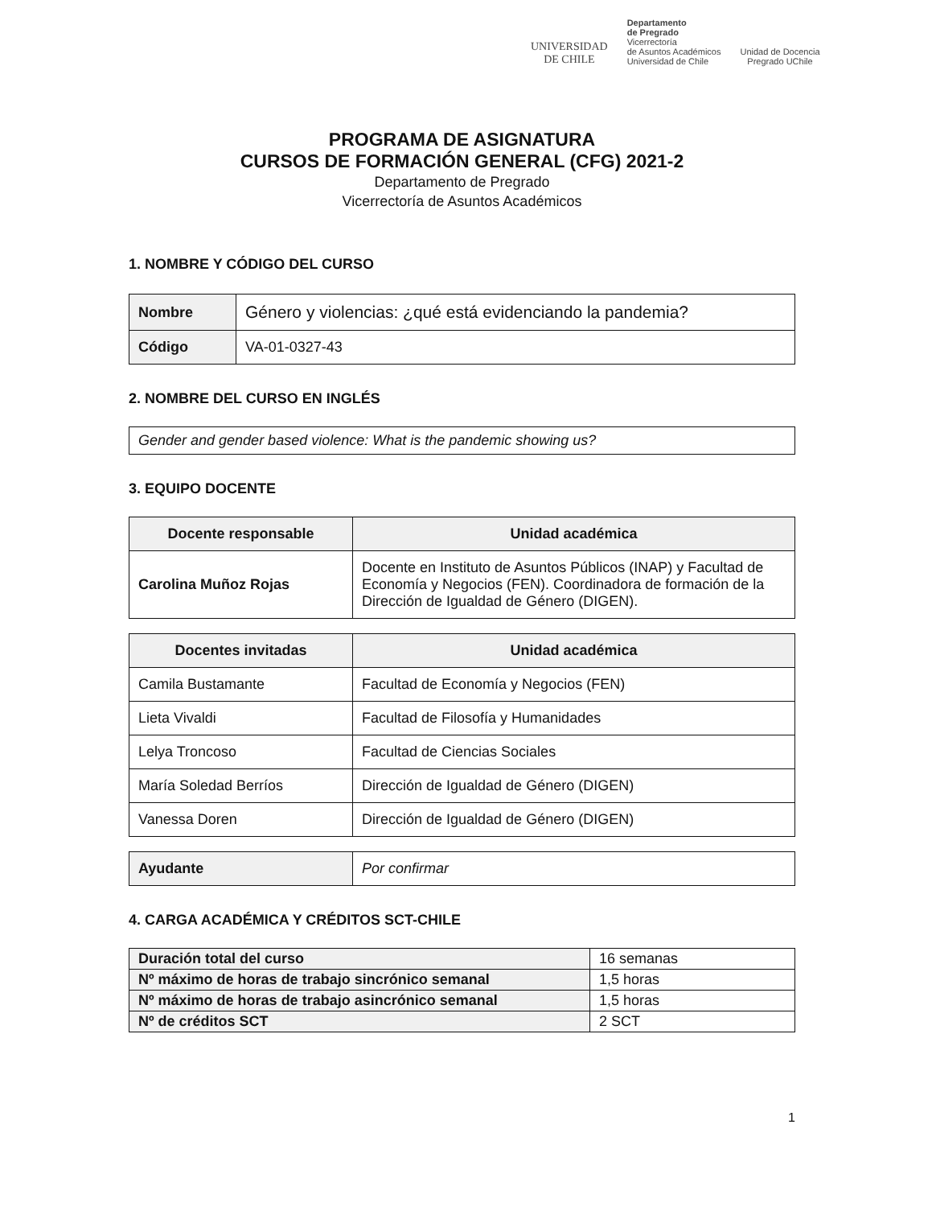UNIVERSIDAD
DE CHILE
Departamento
de Pregrado
Vicerrectoría
de Asuntos Académicos
Universidad de Chile
Unidad de Docencia
Pregrado UChile
PROGRAMA DE ASIGNATURA
CURSOS DE FORMACIÓN GENERAL (CFG) 2021-2
Departamento de Pregrado
Vicerrectoría de Asuntos Académicos
1. NOMBRE Y CÓDIGO DEL CURSO
| Nombre | Género y violencias: ¿qué está evidenciando la pandemia? |
| Código | VA-01-0327-43 |
2. NOMBRE DEL CURSO EN INGLÉS
| Gender and gender based violence: What is the pandemic showing us? |
3. EQUIPO DOCENTE
| Docente responsable | Unidad académica |
| --- | --- |
| Carolina Muñoz Rojas | Docente en Instituto de Asuntos Públicos (INAP) y Facultad de Economía y Negocios (FEN). Coordinadora de formación de la Dirección de Igualdad de Género (DIGEN). |
| Docentes invitadas | Unidad académica |
| --- | --- |
| Camila Bustamante | Facultad de Economía y Negocios (FEN) |
| Lieta Vivaldi | Facultad de Filosofía y Humanidades |
| Lelya Troncoso | Facultad de Ciencias Sociales |
| María Soledad Berríos | Dirección de Igualdad de Género (DIGEN) |
| Vanessa Doren | Dirección de Igualdad de Género (DIGEN) |
| Ayudante | Por confirmar |
4. CARGA ACADÉMICA Y CRÉDITOS SCT-CHILE
| Duración total del curso | 16 semanas |
| Nº máximo de horas de trabajo sincrónico semanal | 1,5 horas |
| Nº máximo de horas de trabajo asincrónico semanal | 1,5 horas |
| Nº de créditos SCT | 2 SCT |
1